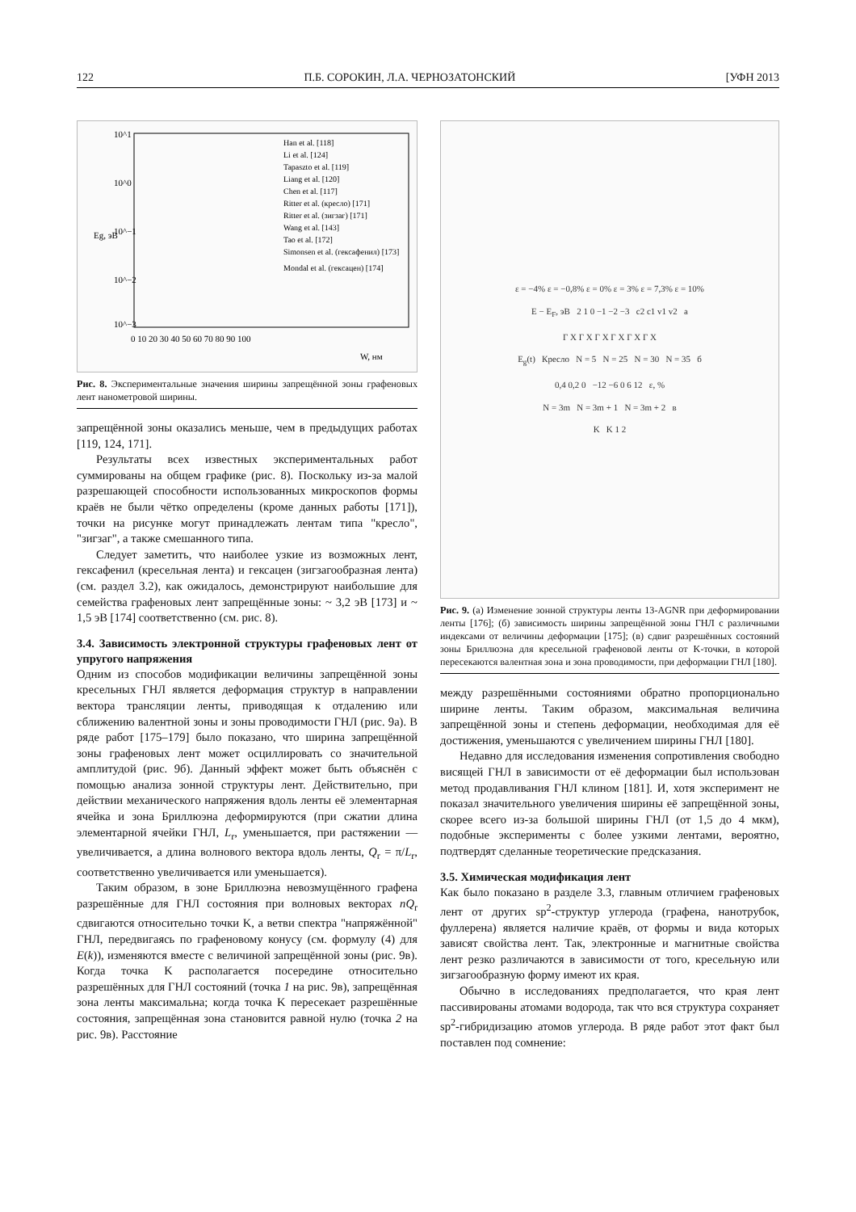122 П.Б. СОРОКИН, Л.А. ЧЕРНОЗАТОНСКИЙ [УФН 2013
10^1
10^0
10^−1
10^−2
10^−3
Eg, эВ
0 10 20 30 40 50 60 70 80 90 100
W, нм
Han et al. [118]
Li et al. [124]
Tapaszto et al. [119]
Liang et al. [120]
Chen et al. [117]
Ritter et al. (кресло) [171]
Ritter et al. (зигзаг) [171]
Wang et al. [143]
Tao et al. [172]
Simonsen et al. (гексафенил) [173]
Mondal et al. (гексацен) [174]
Рис. 8. Экспериментальные значения ширины запрещённой зоны графеновых лент нанометровой ширины.
запрещённой зоны оказались меньше, чем в предыдущих работах [119, 124, 171].
Результаты всех известных экспериментальных работ суммированы на общем графике (рис. 8). Поскольку из-за малой разрешающей способности использованных микроскопов формы краёв не были чётко определены (кроме данных работы [171]), точки на рисунке могут принадлежать лентам типа "кресло", "зигзаг", а также смешанного типа.
Следует заметить, что наиболее узкие из возможных лент, гексафенил (кресельная лента) и гексацен (зигзагообразная лента) (см. раздел 3.2), как ожидалось, демонстрируют наибольшие для семейства графеновых лент запрещённые зоны: ~ 3,2 эВ [173] и ~ 1,5 эВ [174] соответственно (см. рис. 8).
3.4. Зависимость электронной структуры графеновых лент от упругого напряжения
Одним из способов модификации величины запрещённой зоны кресельных ГНЛ является деформация структур в направлении вектора трансляции ленты, приводящая к отдалению или сближению валентной зоны и зоны проводимости ГНЛ (рис. 9а). В ряде работ [175–179] было показано, что ширина запрещённой зоны графеновых лент может осциллировать со значительной амплитудой (рис. 9б). Данный эффект может быть объяснён с помощью анализа зонной структуры лент. Действительно, при действии механического напряжения вдоль ленты её элементарная ячейка и зона Бриллюэна деформируются (при сжатии длина элементарной ячейки ГНЛ, L<sub>r</sub>, уменьшается, при растяжении — увеличивается, а длина волнового вектора вдоль ленты, Q<sub>r</sub> = π/L<sub>r</sub>, соответственно увеличивается или уменьшается).
Таким образом, в зоне Бриллюэна невозмущённого графена разрешённые для ГНЛ состояния при волновых векторах nQ<sub>r</sub> сдвигаются относительно точки K, а ветви спектра "напряжённой" ГНЛ, передвигаясь по графеновому конусу (см. формулу (4) для E(k)), изменяются вместе с величиной запрещённой зоны (рис. 9в). Когда точка K располагается посередине относительно разрешённых для ГНЛ состояний (точка 1 на рис. 9в), запрещённая зона ленты максимальна; когда точка K пересекает разрешённые состояния, запрещённая зона становится равной нулю (точка 2 на рис. 9в). Расстояние
ε = −4% ε = −0,8% ε = 0% ε = 3% ε = 7,3% ε = 10%
E − E<sub>F</sub>, эВ 2 1 0 −1 −2 −3 c2 c1 v1 v2 а
Γ X Γ X Γ X Γ X Γ X Γ X
E<sub>g</sub>(t) Кресло N = 5 N = 25 N = 30 N = 35 б
0,4 0,2 0 −12 −6 0 6 12 ε, %
N = 3m N = 3m + 1 N = 3m + 2 в
K K 1 2
Рис. 9. (а) Изменение зонной структуры ленты 13-AGNR при деформировании ленты [176]; (б) зависимость ширины запрещённой зоны ГНЛ с различными индексами от величины деформации [175]; (в) сдвиг разрешённых состояний зоны Бриллюэна для кресельной графеновой ленты от K-точки, в которой пересекаются валентная зона и зона проводимости, при деформации ГНЛ [180].
между разрешёнными состояниями обратно пропорционально ширине ленты. Таким образом, максимальная величина запрещённой зоны и степень деформации, необходимая для её достижения, уменьшаются с увеличением ширины ГНЛ [180].
Недавно для исследования изменения сопротивления свободно висящей ГНЛ в зависимости от её деформации был использован метод продавливания ГНЛ клином [181]. И, хотя эксперимент не показал значительного увеличения ширины её запрещённой зоны, скорее всего из-за большой ширины ГНЛ (от 1,5 до 4 мкм), подобные эксперименты с более узкими лентами, вероятно, подтвердят сделанные теоретические предсказания.
3.5. Химическая модификация лент
Как было показано в разделе 3.3, главным отличием графеновых лент от других sp<sup>2</sup>-структур углерода (графена, нанотрубок, фуллерена) является наличие краёв, от формы и вида которых зависят свойства лент. Так, электронные и магнитные свойства лент резко различаются в зависимости от того, кресельную или зигзагообразную форму имеют их края.
Обычно в исследованиях предполагается, что края лент пассивированы атомами водорода, так что вся структура сохраняет sp<sup>2</sup>-гибридизацию атомов углерода. В ряде работ этот факт был поставлен под сомнение: